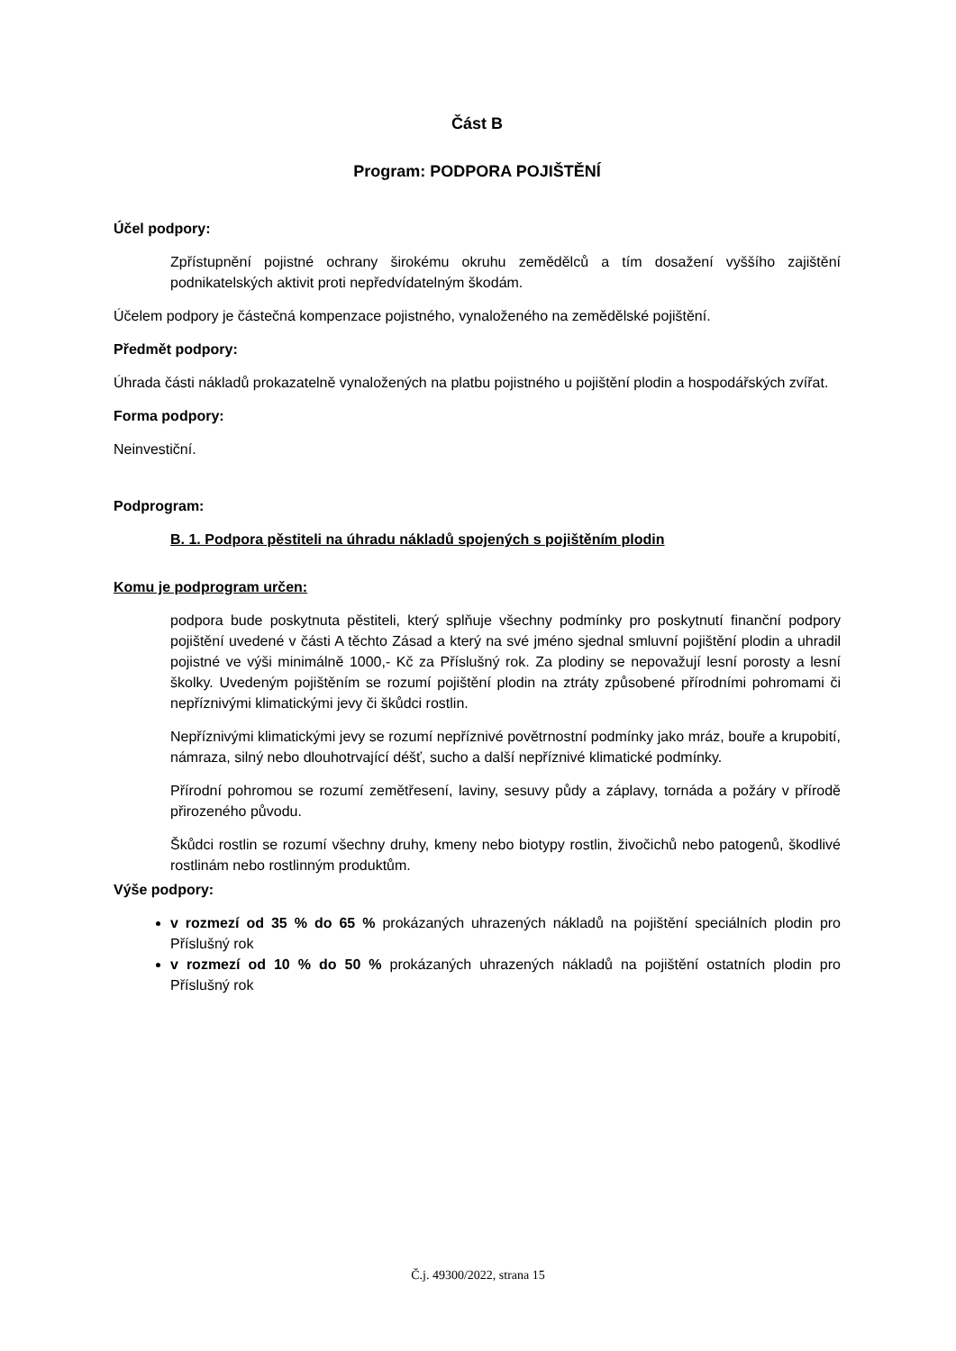Část B
Program: PODPORA POJIŠTĚNÍ
Účel podpory:
Zpřístupnění pojistné ochrany širokému okruhu zemědělců a tím dosažení vyššího zajištění podnikatelských aktivit proti nepředvídatelným škodám.
Účelem podpory je částečná kompenzace pojistného, vynaloženého na zemědělské pojištění.
Předmět podpory:
Úhrada části nákladů prokazatelně vynaložených na platbu pojistného u pojištění plodin a hospodářských zvířat.
Forma podpory:
Neinvestiční.
Podprogram:
B. 1. Podpora pěstiteli na úhradu nákladů spojených s pojištěním plodin
Komu je podprogram určen:
podpora bude poskytnuta pěstiteli, který splňuje všechny podmínky pro poskytnutí finanční podpory pojištění uvedené v části A těchto Zásad a který na své jméno sjednal smluvní pojištění plodin a uhradil pojistné ve výši minimálně 1000,- Kč za Příslušný rok. Za plodiny se nepovažují lesní porosty a lesní školky. Uvedeným pojištěním se rozumí pojištění plodin na ztráty způsobené přírodními pohromami či nepříznivými klimatickými jevy či škůdci rostlin.
Nepříznivými klimatickými jevy se rozumí nepříznivé povětrnostní podmínky jako mráz, bouře a krupobití, námraza, silný nebo dlouhotrvající déšť, sucho a další nepříznivé klimatické podmínky.
Přírodní pohromou se rozumí zemětřesení, laviny, sesuvy půdy a záplavy, tornáda a požáry v přírodě přirozeného původu.
Škůdci rostlin se rozumí všechny druhy, kmeny nebo biotypy rostlin, živočichů nebo patogenů, škodlivé rostlinám nebo rostlinným produktům.
Výše podpory:
v rozmezí od 35 % do 65 % prokázaných uhrazených nákladů na pojištění speciálních plodin pro Příslušný rok
v rozmezí od 10 % do 50 % prokázaných uhrazených nákladů na pojištění ostatních plodin pro Příslušný rok
Č.j. 49300/2022, strana 15